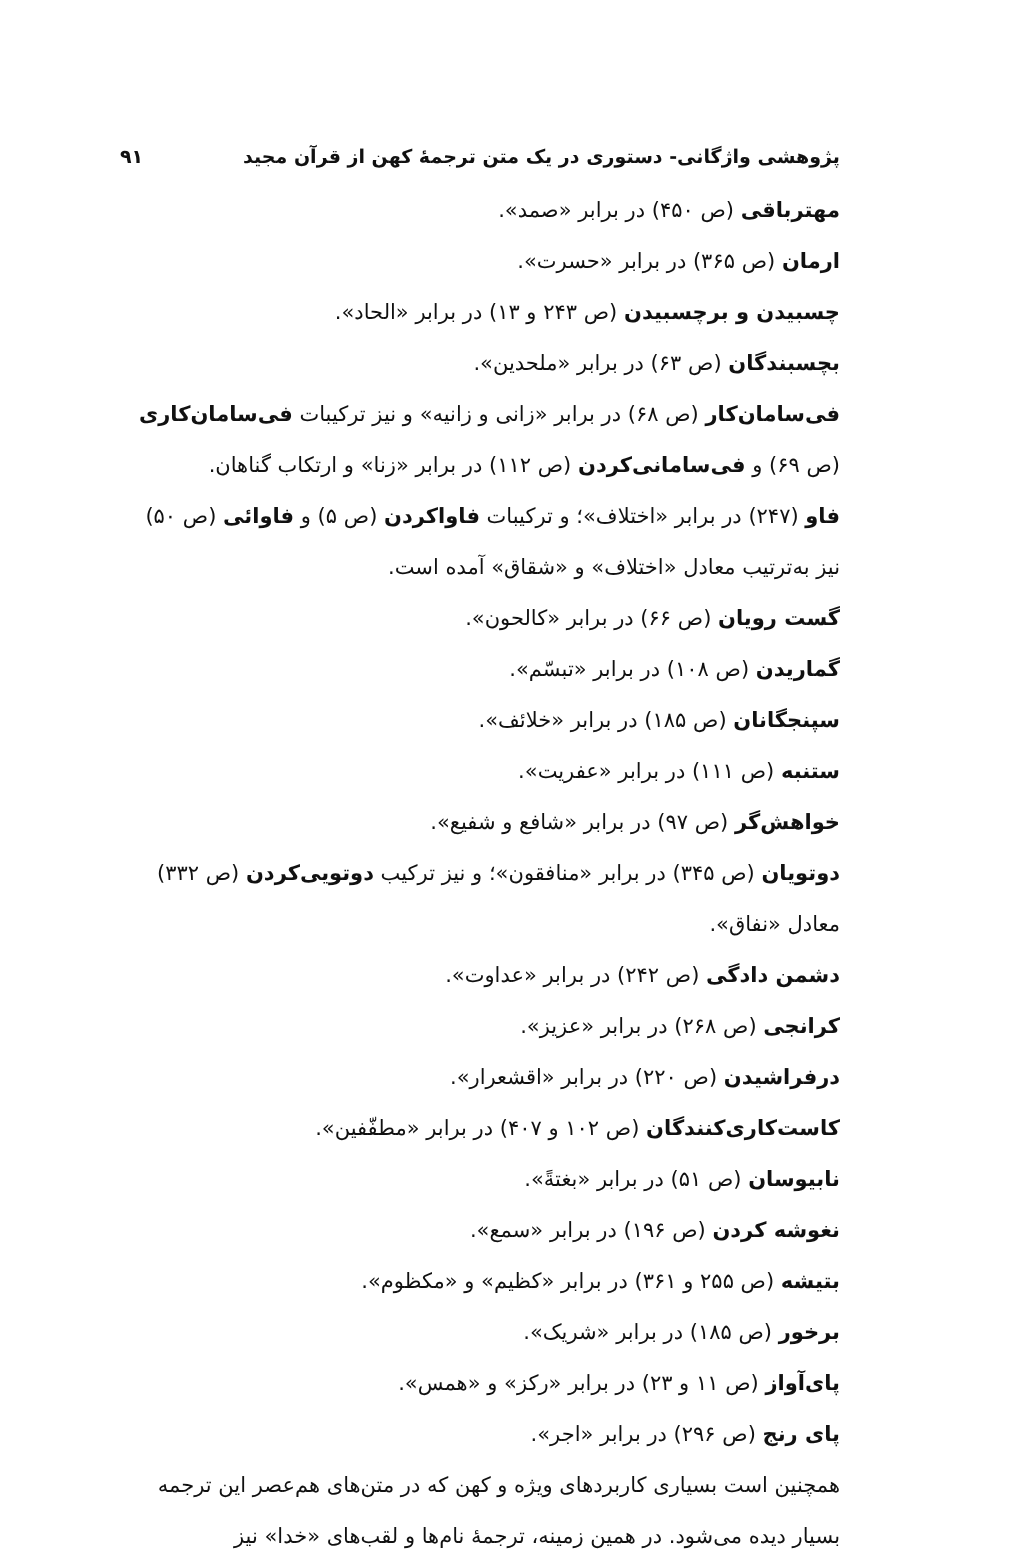پژوهشی واژگانی- دستوری در یک متن ترجمهٔ کهن از قرآن مجید ۹۱
مهترباقی (ص ۴۵۰) در برابر «صمد».
ارمان (ص ۳۶۵) در برابر «حسرت».
چسبیدن و برچسبیدن (ص ۲۴۳ و ۱۳) در برابر «الحاد».
بچسبندگان (ص ۶۳) در برابر «ملحدین».
فی‌سامان‌کار (ص ۶۸) در برابر «زانی و زانیه» و نیز ترکیبات فی‌سامان‌کاری (ص ۶۹) و فی‌سامانی‌کردن (ص ۱۱۲) در برابر «زنا» و ارتکاب گناهان.
فاو (۲۴۷) در برابر «اختلاف»؛ و ترکیبات فاواکردن (ص ۵) و فاوائی (ص ۵۰) نیز به‌ترتیب معادل «اختلاف» و «شقاق» آمده است.
گست رویان (ص ۶۶) در برابر «کالحون».
گماریدن (ص ۱۰۸) در برابر «تبسّم».
سپنجگانان (ص ۱۸۵) در برابر «خلائف».
ستنبه (ص ۱۱۱) در برابر «عفریت».
خواهش‌گر (ص ۹۷) در برابر «شافع و شفیع».
دوتویان (ص ۳۴۵) در برابر «منافقون»؛ و نیز ترکیب دوتویی‌کردن (ص ۳۳۲) معادل «نفاق».
دشمن دادگی (ص ۲۴۲) در برابر «عداوت».
کرانجی (ص ۲۶۸) در برابر «عزیز».
درفراشیدن (ص ۲۲۰) در برابر «اقشعرار».
کاست‌کاری‌کنندگان (ص ۱۰۲ و ۴۰۷) در برابر «مطفّفین».
نابیوسان (ص ۵۱) در برابر «بغتةً».
نغوشه کردن (ص ۱۹۶) در برابر «سمع».
بتیشه (ص ۲۵۵ و ۳۶۱) در برابر «کظیم» و «مکظوم».
برخور (ص ۱۸۵) در برابر «شریک».
پای‌آواز (ص ۱۱ و ۲۳) در برابر «رکز» و «همس».
پای رنج (ص ۲۹۶) در برابر «اجر».
همچنین است بسیاری کاربردهای ویژه و کهن که در متن‌های هم‌عصر این ترجمه بسیار دیده می‌شود. در همین زمینه، ترجمهٔ نام‌ها و لقب‌های «خدا» نیز